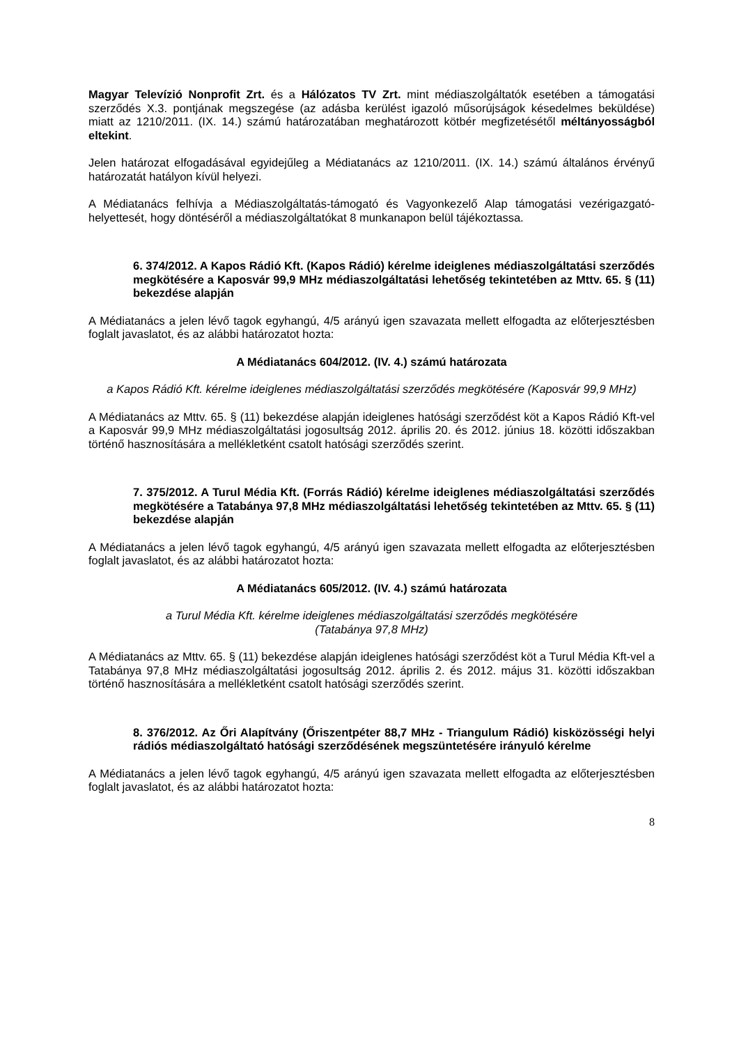Magyar Televízió Nonprofit Zrt. és a Hálózatos TV Zrt. mint médiaszolgáltatók esetében a támogatási szerződés X.3. pontjának megszegése (az adásba kerülést igazoló műsorújságok késedelmes beküldése) miatt az 1210/2011. (IX. 14.) számú határozatában meghatározott kötbér megfizetésétől méltányosságból eltekint.
Jelen határozat elfogadásával egyidejűleg a Médiatanács az 1210/2011. (IX. 14.) számú általános érvényű határozatát hatályon kívül helyezi.
A Médiatanács felhívja a Médiaszolgáltatás-támogató és Vagyonkezelő Alap támogatási vezérigazgató-helyettesét, hogy döntéséről a médiaszolgáltatókat 8 munkanapon belül tájékoztassa.
6. 374/2012. A Kapos Rádió Kft. (Kapos Rádió) kérelme ideiglenes médiaszolgáltatási szerződés megkötésére a Kaposvár 99,9 MHz médiaszolgáltatási lehetőség tekintetében az Mttv. 65. § (11) bekezdése alapján
A Médiatanács a jelen lévő tagok egyhangú, 4/5 arányú igen szavazata mellett elfogadta az előterjesztésben foglalt javaslatot, és az alábbi határozatot hozta:
A Médiatanács 604/2012. (IV. 4.) számú határozata
a Kapos Rádió Kft. kérelme ideiglenes médiaszolgáltatási szerződés megkötésére (Kaposvár 99,9 MHz)
A Médiatanács az Mttv. 65. § (11) bekezdése alapján ideiglenes hatósági szerződést köt a Kapos Rádió Kft-vel a Kaposvár 99,9 MHz médiaszolgáltatási jogosultság 2012. április 20. és 2012. június 18. közötti időszakban történő hasznosítására a mellékletként csatolt hatósági szerződés szerint.
7. 375/2012. A Turul Média Kft. (Forrás Rádió) kérelme ideiglenes médiaszolgáltatási szerződés megkötésére a Tatabánya 97,8 MHz médiaszolgáltatási lehetőség tekintetében az Mttv. 65. § (11) bekezdése alapján
A Médiatanács a jelen lévő tagok egyhangú, 4/5 arányú igen szavazata mellett elfogadta az előterjesztésben foglalt javaslatot, és az alábbi határozatot hozta:
A Médiatanács 605/2012. (IV. 4.) számú határozata
a Turul Média Kft. kérelme ideiglenes médiaszolgáltatási szerződés megkötésére
(Tatabánya 97,8 MHz)
A Médiatanács az Mttv. 65. § (11) bekezdése alapján ideiglenes hatósági szerződést köt a Turul Média Kft-vel a Tatabánya 97,8 MHz médiaszolgáltatási jogosultság 2012. április 2. és 2012. május 31. közötti időszakban történő hasznosítására a mellékletként csatolt hatósági szerződés szerint.
8. 376/2012. Az Őri Alapítvány (Őriszentpéter 88,7 MHz - Triangulum Rádió) kisközösségi helyi rádiós médiaszolgáltató hatósági szerződésének megszüntetésére irányuló kérelme
A Médiatanács a jelen lévő tagok egyhangú, 4/5 arányú igen szavazata mellett elfogadta az előterjesztésben foglalt javaslatot, és az alábbi határozatot hozta:
8